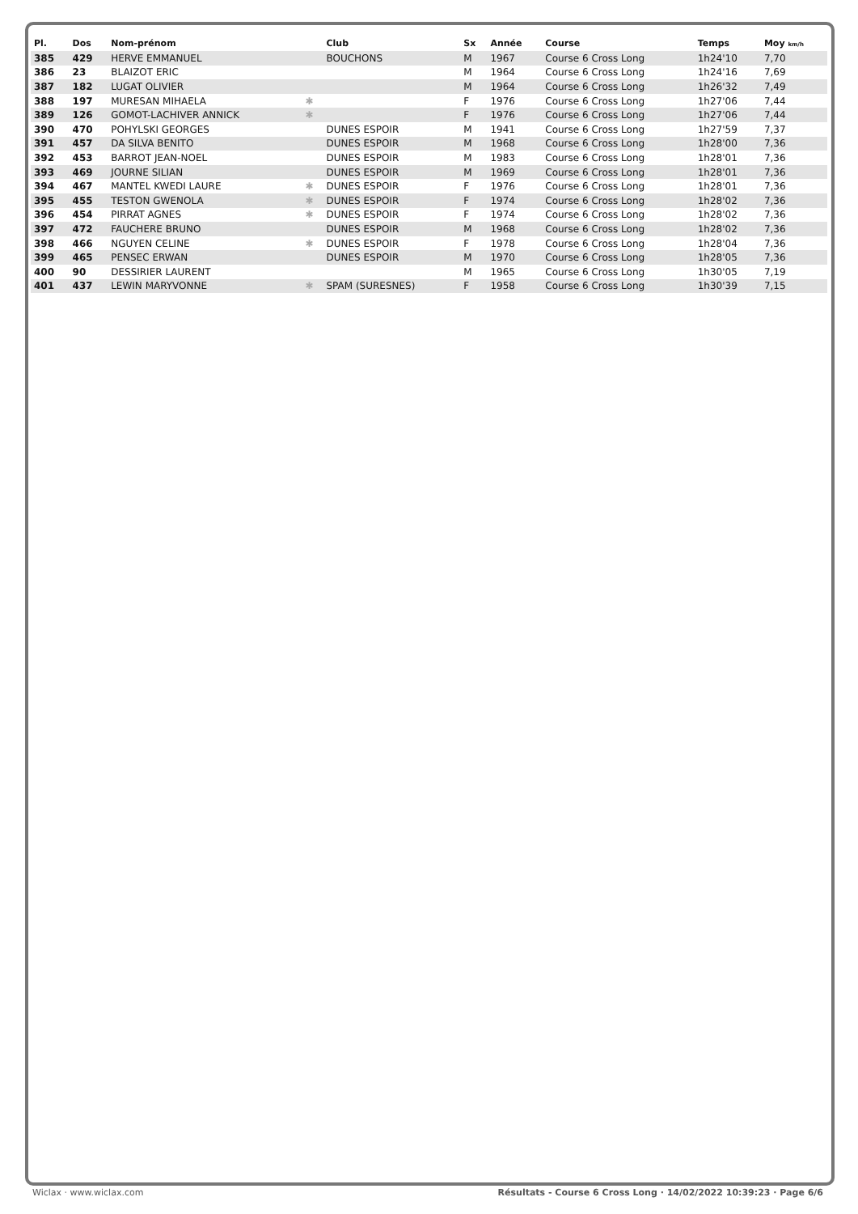| Pl. | Dos | Nom-prénom | | Club | Sx | Année | Course | Temps | Moy km/h |
| --- | --- | --- | --- | --- | --- | --- | --- | --- | --- |
| 385 | 429 | HERVE EMMANUEL | | BOUCHONS | M | 1967 | Course 6 Cross Long | 1h24'10 | 7,70 |
| 386 | 23 | BLAIZOT ERIC | | | M | 1964 | Course 6 Cross Long | 1h24'16 | 7,69 |
| 387 | 182 | LUGAT OLIVIER | | | M | 1964 | Course 6 Cross Long | 1h26'32 | 7,49 |
| 388 | 197 | MURESAN MIHAELA | ✱ | | F | 1976 | Course 6 Cross Long | 1h27'06 | 7,44 |
| 389 | 126 | GOMOT-LACHIVER ANNICK | ✱ | | F | 1976 | Course 6 Cross Long | 1h27'06 | 7,44 |
| 390 | 470 | POHYLSKI GEORGES | | DUNES ESPOIR | M | 1941 | Course 6 Cross Long | 1h27'59 | 7,37 |
| 391 | 457 | DA SILVA BENITO | | DUNES ESPOIR | M | 1968 | Course 6 Cross Long | 1h28'00 | 7,36 |
| 392 | 453 | BARROT JEAN-NOEL | | DUNES ESPOIR | M | 1983 | Course 6 Cross Long | 1h28'01 | 7,36 |
| 393 | 469 | JOURNE SILIAN | | DUNES ESPOIR | M | 1969 | Course 6 Cross Long | 1h28'01 | 7,36 |
| 394 | 467 | MANTEL KWEDI LAURE | ✱ | DUNES ESPOIR | F | 1976 | Course 6 Cross Long | 1h28'01 | 7,36 |
| 395 | 455 | TESTON GWENOLA | ✱ | DUNES ESPOIR | F | 1974 | Course 6 Cross Long | 1h28'02 | 7,36 |
| 396 | 454 | PIRRAT AGNES | ✱ | DUNES ESPOIR | F | 1974 | Course 6 Cross Long | 1h28'02 | 7,36 |
| 397 | 472 | FAUCHERE BRUNO | | DUNES ESPOIR | M | 1968 | Course 6 Cross Long | 1h28'02 | 7,36 |
| 398 | 466 | NGUYEN CELINE | ✱ | DUNES ESPOIR | F | 1978 | Course 6 Cross Long | 1h28'04 | 7,36 |
| 399 | 465 | PENSEC ERWAN | | DUNES ESPOIR | M | 1970 | Course 6 Cross Long | 1h28'05 | 7,36 |
| 400 | 90 | DESSIRIER LAURENT | | | M | 1965 | Course 6 Cross Long | 1h30'05 | 7,19 |
| 401 | 437 | LEWIN MARYVONNE | ✱ | SPAM (SURESNES) | F | 1958 | Course 6 Cross Long | 1h30'39 | 7,15 |
Wiclax · www.wiclax.com Résultats - Course 6 Cross Long · 14/02/2022 10:39:23 · Page 6/6